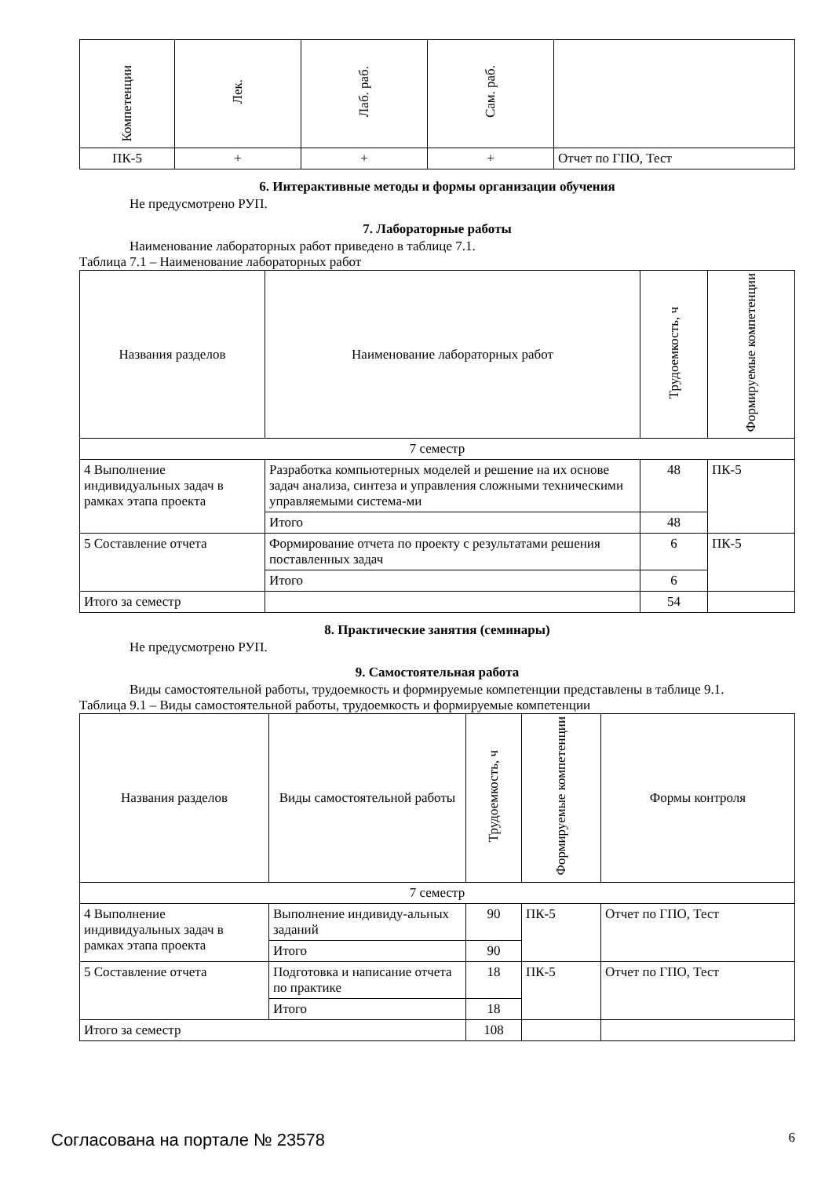| Компетенции | Лек. | Лаб. раб. | Сам. раб. | |
| --- | --- | --- | --- | --- |
| ПК-5 | + | + | + | Отчет по ГПО, Тест |
6. Интерактивные методы и формы организации обучения
Не предусмотрено РУП.
7. Лабораторные работы
Наименование лабораторных работ приведено в таблице 7.1.
Таблица 7.1 – Наименование лабораторных работ
| Названия разделов | Наименование лабораторных работ | Трудоемкость, ч | Формируемые компетенции |
| --- | --- | --- | --- |
| 7 семестр | | | |
| 4 Выполнение индивидуальных задач в рамках этапа проекта | Разработка компьютерных моделей и решение на их основе задач анализа, синтеза и управления сложными техническими управляемыми система-ми | 48 | ПК-5 |
| | Итого | 48 | |
| 5 Составление отчета | Формирование отчета по проекту с результатами решения поставленных задач | 6 | ПК-5 |
| | Итого | 6 | |
| Итого за семестр | | 54 | |
8. Практические занятия (семинары)
Не предусмотрено РУП.
9. Самостоятельная работа
Виды самостоятельной работы, трудоемкость и формируемые компетенции представлены в таблице 9.1.
Таблица 9.1 – Виды самостоятельной работы, трудоемкость и формируемые компетенции
| Названия разделов | Виды самостоятельной работы | Трудоемкость, ч | Формируемые компетенции | Формы контроля |
| --- | --- | --- | --- | --- |
| 7 семестр | | | | |
| 4 Выполнение индивидуальных задач в рамках этапа проекта | Выполнение индивиду-альных заданий | 90 | ПК-5 | Отчет по ГПО, Тест |
| | Итого | 90 | | |
| 5 Составление отчета | Подготовка и написание отчета по практике | 18 | ПК-5 | Отчет по ГПО, Тест |
| | Итого | 18 | | |
| Итого за семестр | | 108 | | |
Согласована на портале № 23578 6